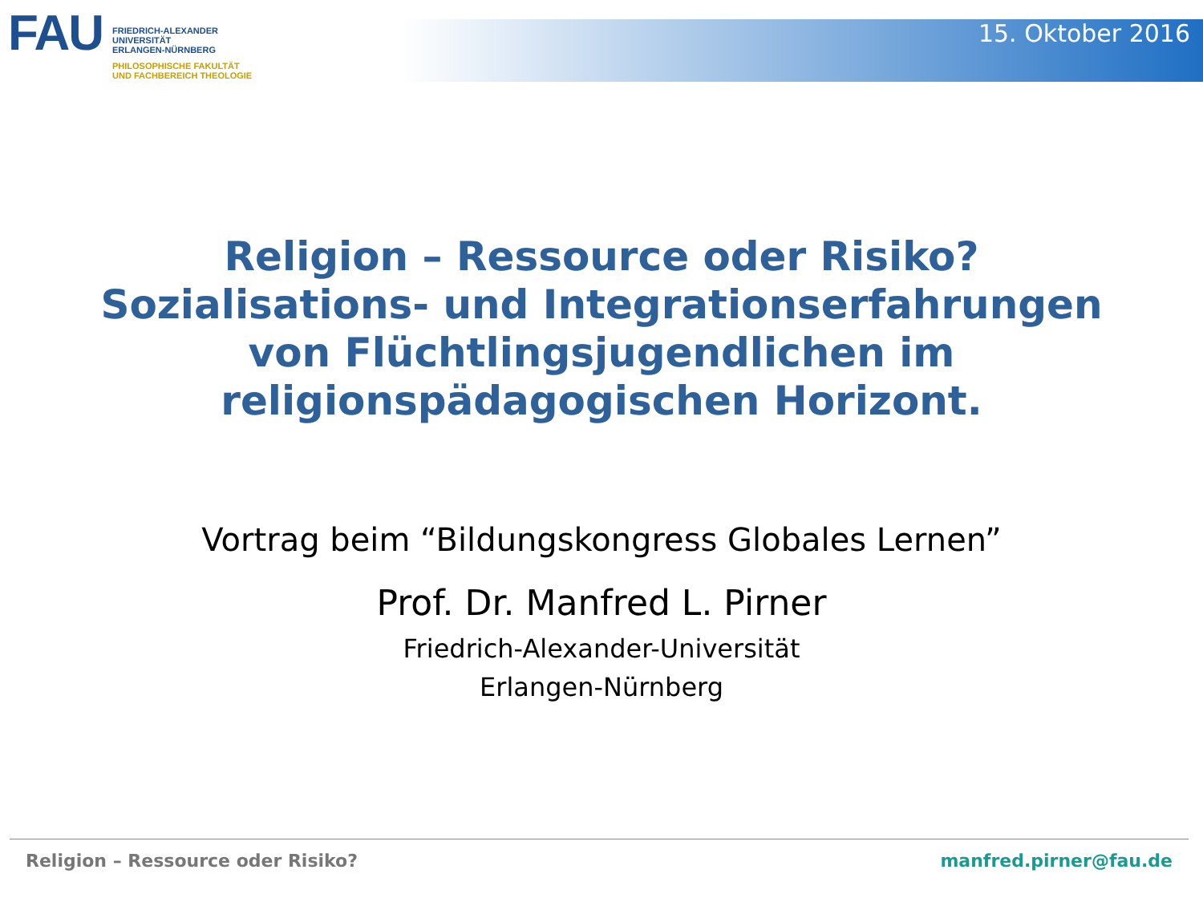FAU
FRIEDRICH-ALEXANDER
UNIVERSITÄT
ERLANGEN-NÜRNBERG
PHILOSOPHISCHE FAKULTÄT
UND FACHBEREICH THEOLOGIE
15. Oktober 2016
Religion – Ressource oder Risiko?
Sozialisations- und Integrationserfahrungen
von Flüchtlingsjugendlichen im
religionspädagogischen Horizont.
Vortrag beim “Bildungskongress Globales Lernen”
Prof. Dr. Manfred L. Pirner
Friedrich-Alexander-Universität
Erlangen-Nürnberg
Religion – Ressource oder Risiko? manfred.pirner@fau.de